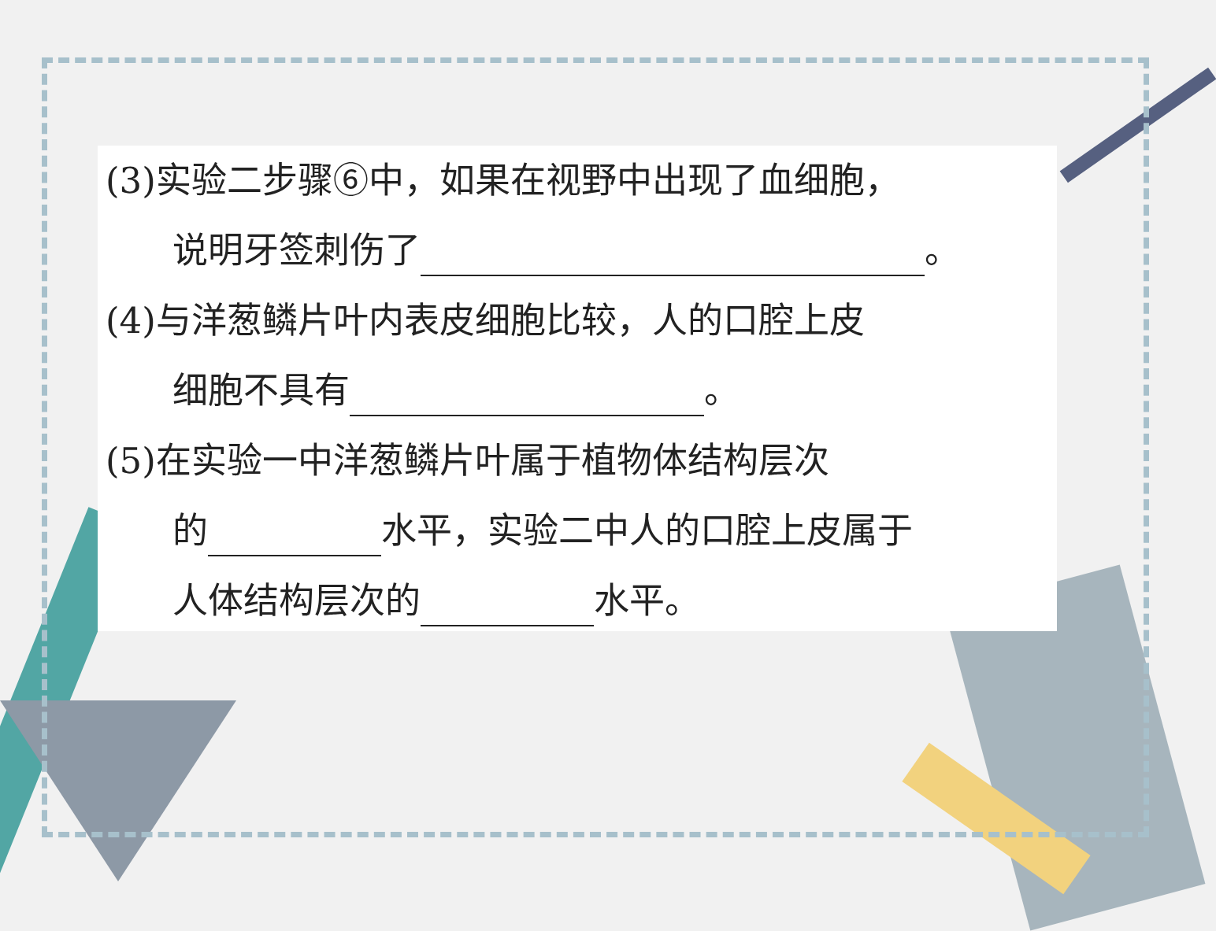(3)实验二步骤⑥中，如果在视野中出现了血细胞，
说明牙签刺伤了 。
(4)与洋葱鳞片叶内表皮细胞比较，人的口腔上皮
细胞不具有 。
(5)在实验一中洋葱鳞片叶属于植物体结构层次
的 水平，实验二中人的口腔上皮属于
人体结构层次的 水平。